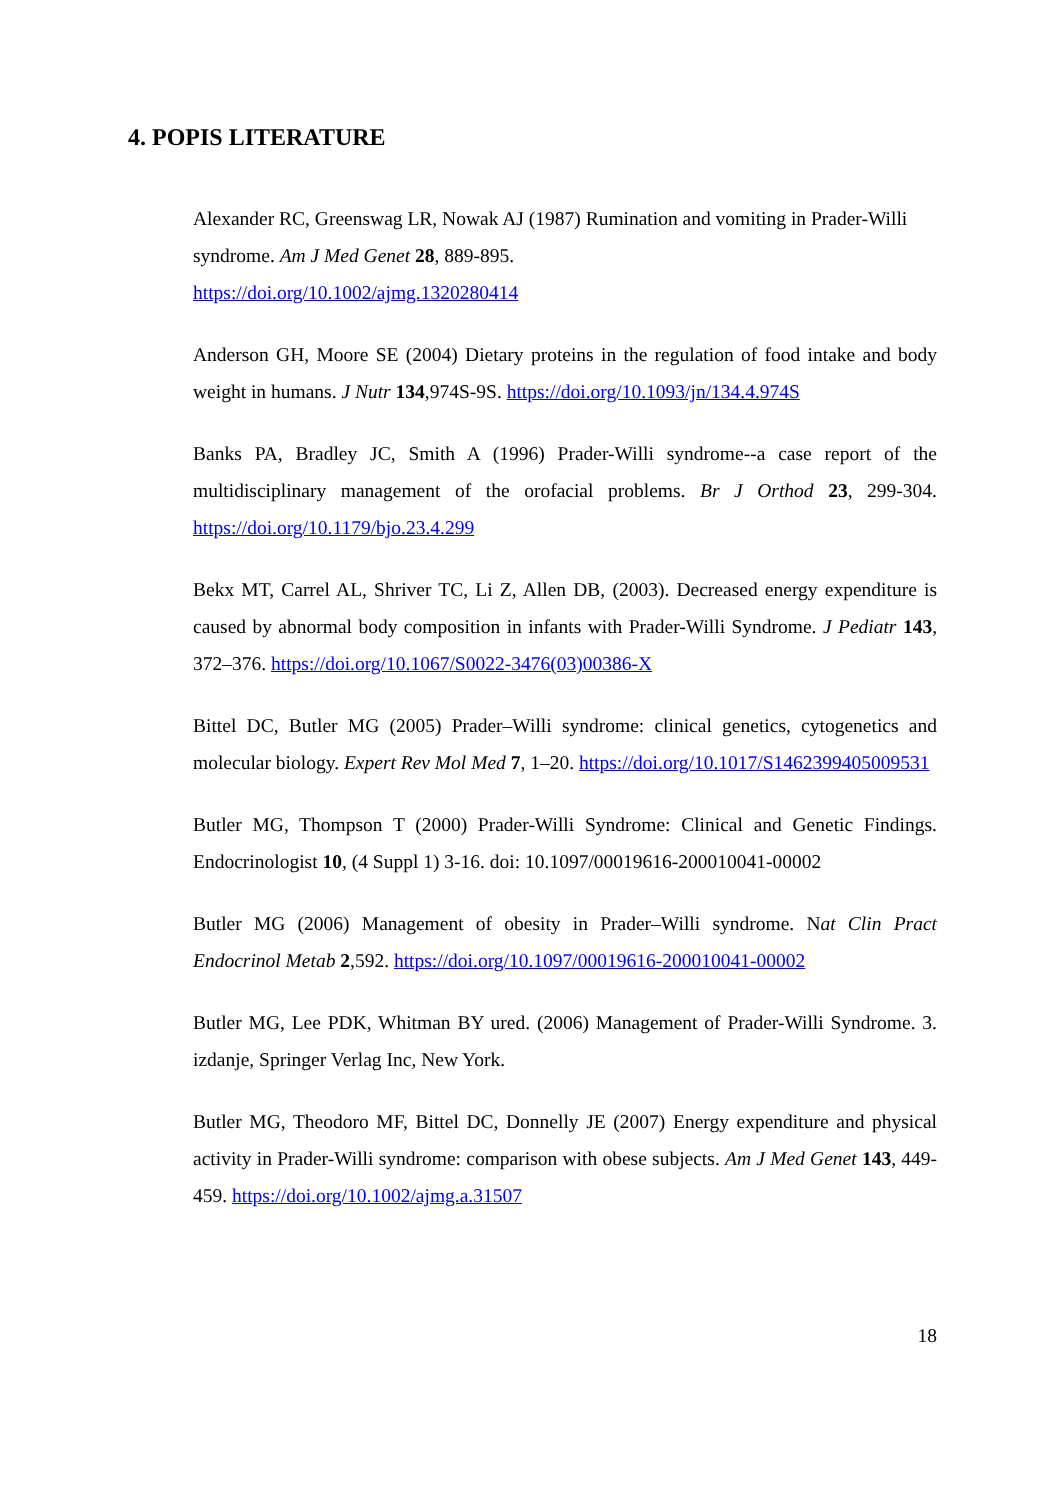4. POPIS LITERATURE
Alexander RC, Greenswag LR, Nowak AJ (1987) Rumination and vomiting in Prader-Willi syndrome. Am J Med Genet 28, 889-895.
https://doi.org/10.1002/ajmg.1320280414
Anderson GH, Moore SE (2004) Dietary proteins in the regulation of food intake and body weight in humans. J Nutr 134,974S-9S. https://doi.org/10.1093/jn/134.4.974S
Banks PA, Bradley JC, Smith A (1996) Prader-Willi syndrome--a case report of the multidisciplinary management of the orofacial problems. Br J Orthod 23, 299-304. https://doi.org/10.1179/bjo.23.4.299
Bekx MT, Carrel AL, Shriver TC, Li Z, Allen DB, (2003). Decreased energy expenditure is caused by abnormal body composition in infants with Prader-Willi Syndrome. J Pediatr 143, 372–376. https://doi.org/10.1067/S0022-3476(03)00386-X
Bittel DC, Butler MG (2005) Prader–Willi syndrome: clinical genetics, cytogenetics and molecular biology. Expert Rev Mol Med 7, 1–20. https://doi.org/10.1017/S1462399405009531
Butler MG, Thompson T (2000) Prader-Willi Syndrome: Clinical and Genetic Findings. Endocrinologist 10, (4 Suppl 1) 3-16. doi: 10.1097/00019616-200010041-00002
Butler MG (2006) Management of obesity in Prader–Willi syndrome. Nat Clin Pract Endocrinol Metab 2,592. https://doi.org/10.1097/00019616-200010041-00002
Butler MG, Lee PDK, Whitman BY ured. (2006) Management of Prader-Willi Syndrome. 3. izdanje, Springer Verlag Inc, New York.
Butler MG, Theodoro MF, Bittel DC, Donnelly JE (2007) Energy expenditure and physical activity in Prader-Willi syndrome: comparison with obese subjects. Am J Med Genet 143, 449-459. https://doi.org/10.1002/ajmg.a.31507
18